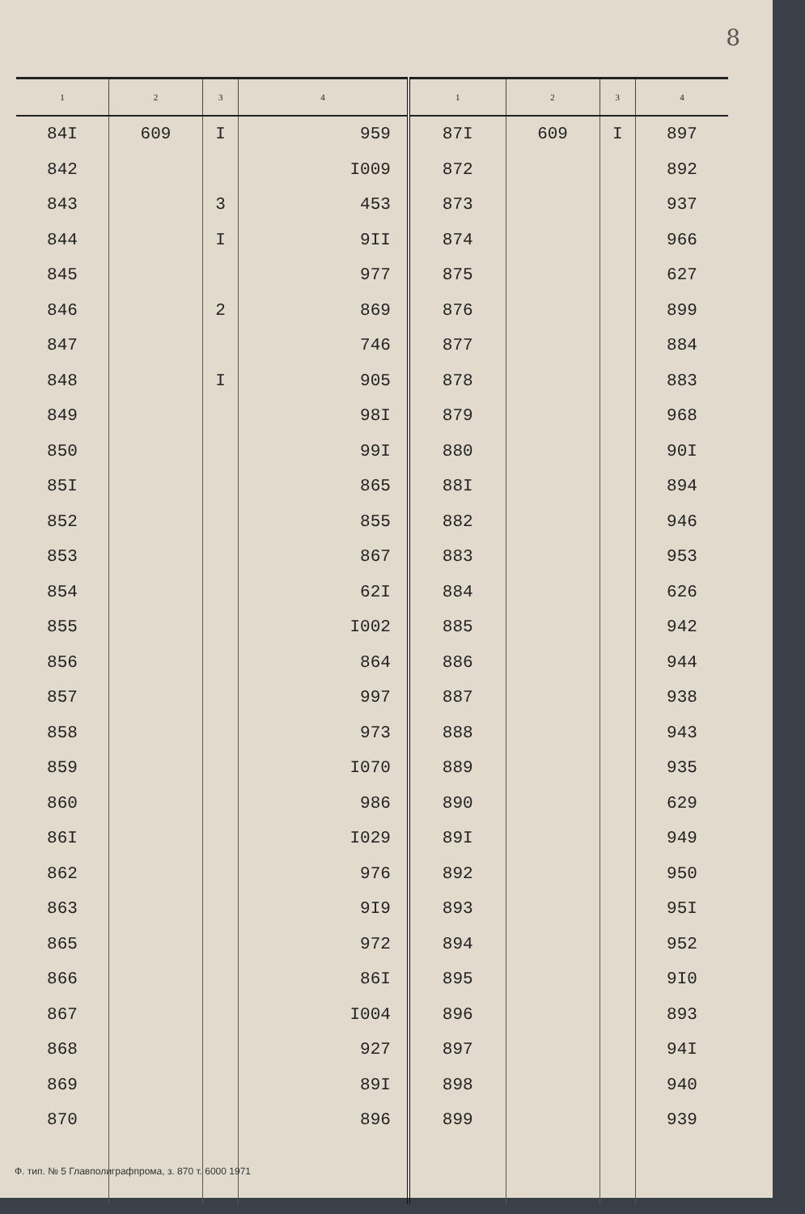8
| 1 | 2 | 3 | 4 | 1 | 2 | 3 | 4 |
| --- | --- | --- | --- | --- | --- | --- | --- |
| 84I | 609 | I | 959 | 87I | 609 | I | 897 |
| 842 | | | I009 | 872 | | | 892 |
| 843 | | 3 | 453 | 873 | | | 937 |
| 844 | | I | 9II | 874 | | | 966 |
| 845 | | | 977 | 875 | | | 627 |
| 846 | | 2 | 869 | 876 | | | 899 |
| 847 | | | 746 | 877 | | | 884 |
| 848 | | I | 905 | 878 | | | 883 |
| 849 | | | 98I | 879 | | | 968 |
| 850 | | | 99I | 880 | | | 90I |
| 85I | | | 865 | 88I | | | 894 |
| 852 | | | 855 | 882 | | | 946 |
| 853 | | | 867 | 883 | | | 953 |
| 854 | | | 62I | 884 | | | 626 |
| 855 | | | I002 | 885 | | | 942 |
| 856 | | | 864 | 886 | | | 944 |
| 857 | | | 997 | 887 | | | 938 |
| 858 | | | 973 | 888 | | | 943 |
| 859 | | | I070 | 889 | | | 935 |
| 860 | | | 986 | 890 | | | 629 |
| 86I | | | I029 | 89I | | | 949 |
| 862 | | | 976 | 892 | | | 950 |
| 863 | | | 9I9 | 893 | | | 95I |
| 865 | | | 972 | 894 | | | 952 |
| 866 | | | 86I | 895 | | | 9I0 |
| 867 | | | I004 | 896 | | | 893 |
| 868 | | | 927 | 897 | | | 94I |
| 869 | | | 89I | 898 | | | 940 |
| 870 | | | 896 | 899 | | | 939 |
Ф. тип. № 5 Главполиграфпрома, з. 870 т. 6000 1971